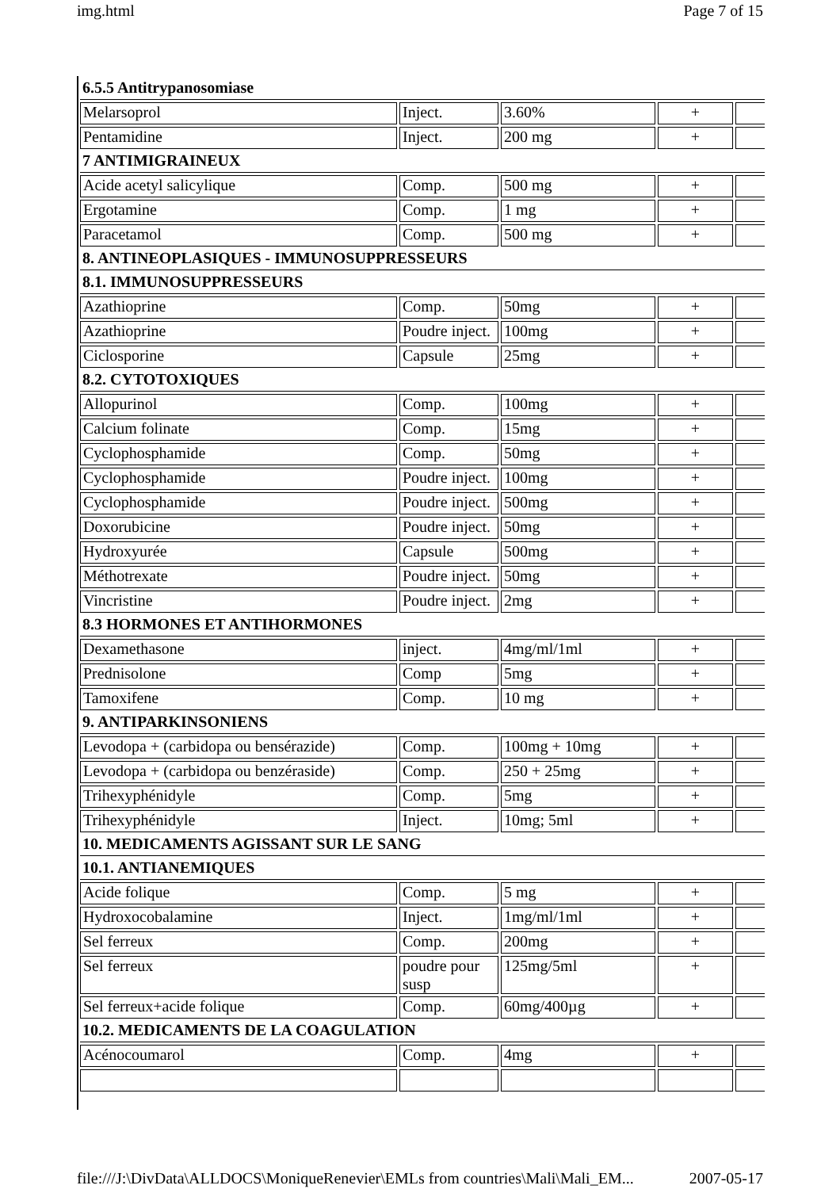img.html Page 7 of 15
| 6.5.5 Antitrypanosomiase | | | | |
| Melarsoprol | Inject. | 3.60% | + | |
| Pentamidine | Inject. | 200 mg | + | |
| 7 ANTIMIGRAINEUX | | | | |
| Acide acetyl salicylique | Comp. | 500 mg | + | |
| Ergotamine | Comp. | 1 mg | + | |
| Paracetamol | Comp. | 500 mg | + | |
| 8. ANTINEOPLASIQUES - IMMUNOSUPPRESSEURS | | | | |
| 8.1. IMMUNOSUPPRESSEURS | | | | |
| Azathioprine | Comp. | 50mg | + | |
| Azathioprine | Poudre inject. | 100mg | + | |
| Ciclosporine | Capsule | 25mg | + | |
| 8.2. CYTOTOXIQUES | | | | |
| Allopurinol | Comp. | 100mg | + | |
| Calcium folinate | Comp. | 15mg | + | |
| Cyclophosphamide | Comp. | 50mg | + | |
| Cyclophosphamide | Poudre inject. | 100mg | + | |
| Cyclophosphamide | Poudre inject. | 500mg | + | |
| Doxorubicine | Poudre inject. | 50mg | + | |
| Hydroxyurée | Capsule | 500mg | + | |
| Méthotrexate | Poudre inject. | 50mg | + | |
| Vincristine | Poudre inject. | 2mg | + | |
| 8.3 HORMONES ET ANTIHORMONES | | | | |
| Dexamethasone | inject. | 4mg/ml/1ml | + | |
| Prednisolone | Comp | 5mg | + | |
| Tamoxifene | Comp. | 10 mg | + | |
| 9. ANTIPARKINSONIENS | | | | |
| Levodopa + (carbidopa ou bensérazide) | Comp. | 100mg + 10mg | + | |
| Levodopa + (carbidopa ou benzéraside) | Comp. | 250 + 25mg | + | |
| Trihexyphénidyle | Comp. | 5mg | + | |
| Trihexyphénidyle | Inject. | 10mg; 5ml | + | |
| 10. MEDICAMENTS AGISSANT SUR LE SANG | | | | |
| 10.1. ANTIANEMIQUES | | | | |
| Acide folique | Comp. | 5 mg | + | |
| Hydroxocobalamine | Inject. | 1mg/ml/1ml | + | |
| Sel ferreux | Comp. | 200mg | + | |
| Sel ferreux | poudre pour susp | 125mg/5ml | + | |
| Sel ferreux+acide folique | Comp. | 60mg/400µg | + | |
| 10.2. MEDICAMENTS DE LA COAGULATION | | | | |
| Acénocoumarol | Comp. | 4mg | + | |
file:///J:\DivData\ALLDOCS\MoniqueRenevier\EMLs from countries\Mali\Mali_EM... 2007-05-17